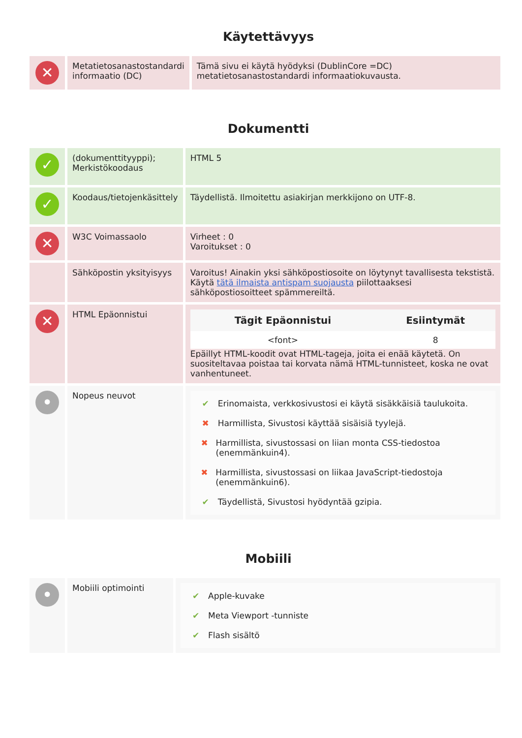Käytettävyys
| ✕ | Metatietosanastostandardi informaatio (DC) | Tämä sivu ei käytä hyödyksi (DublinCore =DC) metatietosanastostandardi informaatiokuvausta. |
Dokumentti
| ✓ | (dokumenttityyppi); Merkistökoodaus | HTML 5 |
| ✓ | Koodaus/tietojenkäsittely | Täydellistä. Ilmoitettu asiakirjan merkkijono on UTF-8. |
| ✕ | W3C Voimassaolo | Virheet : 0 Varoitukset : 0 |
| | Sähköpostin yksityisyys | Varoitus! Ainakin yksi sähköpostiosoite on löytynyt tavallisesta tekstistä. Käytä tätä ilmaista antispam suojausta piilottaaksesi sähköpostiosoitteet spämmereiltä. |
| ✕ | HTML Epäonnistui | / Tägit Epäonnistui / Esiintymät / / --- / --- / / <font> / 8 / Epäillyt HTML-koodit ovat HTML-tageja, joita ei enää käytetä. On suositeltavaa poistaa tai korvata nämä HTML-tunnisteet, koska ne ovat vanhentuneet. |
| • | Nopeus neuvot | ✔ Erinomaista, verkkosivustosi ei käytä sisäkkäisiä taulukoita. ✖ Harmillista, Sivustosi käyttää sisäisiä tyylejä. ✖ Harmillista, sivustossasi on liian monta CSS-tiedostoa (enemmänkuin4). ✖ Harmillista, sivustossasi on liikaa JavaScript-tiedostoja (enemmänkuin6). ✔ Täydellistä, Sivustosi hyödyntää gzipia. |
Mobiili
| • | Mobiili optimointi | ✔ Apple-kuvake ✔ Meta Viewport -tunniste ✔ Flash sisältö |